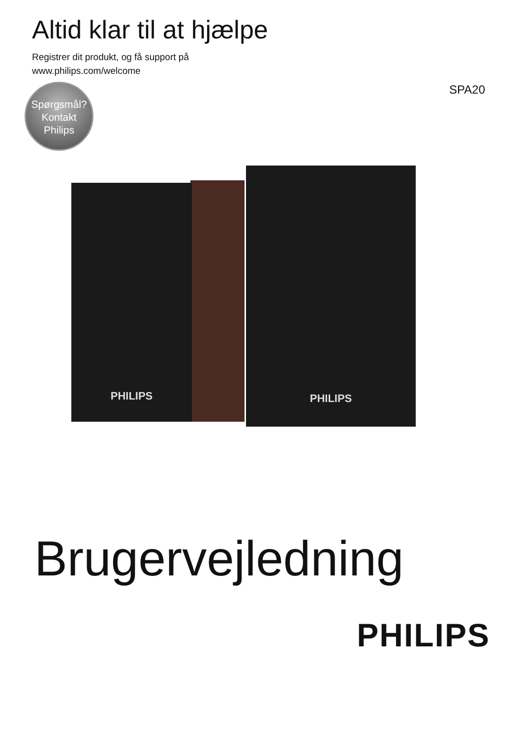Altid klar til at hjælpe
Registrer dit produkt, og få support på
www.philips.com/welcome
SPA20
Spørgsmål?
Kontakt
Philips
PHILIPS
PHILIPS
Brugervejledning
PHILIPS